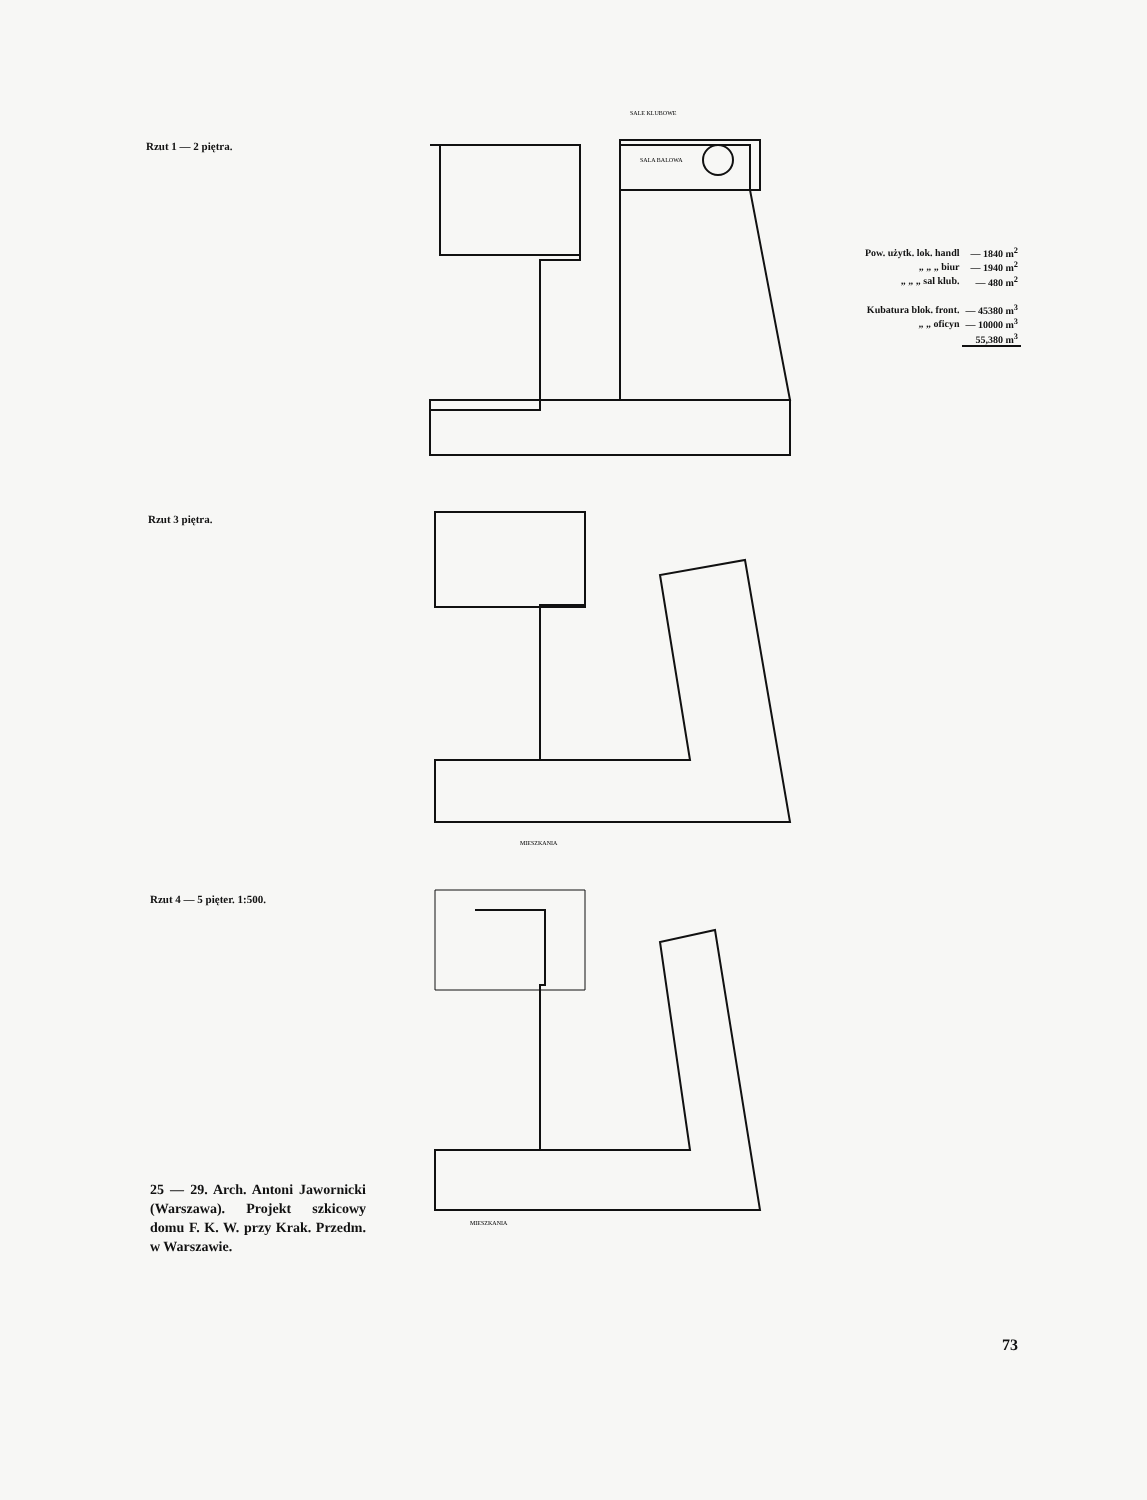Rzut 1 — 2 piętra.
SALE KLUBOWE
SALA BALOWA
| Pow. użytk. lok. handl | — 1840 m<sup>2</sup> |
| „ „ „ biur | — 1940 m<sup>2</sup> |
| „ „ „ sal klub. | — 480 m<sup>2</sup> |
| Kubatura blok. front. | — 45380 m<sup>3</sup> |
| „ „ oficyn | — 10000 m<sup>3</sup> |
| | 55,380 m<sup>3</sup> |
Rzut 3 piętra.
MIESZKANIA
Rzut 4 — 5 pięter. 1:500.
MIESZKANIA
25 — 29. Arch. Antoni Jawornicki (Warszawa). Projekt szkicowy domu F. K. W. przy Krak. Przedm. w Warszawie.
73